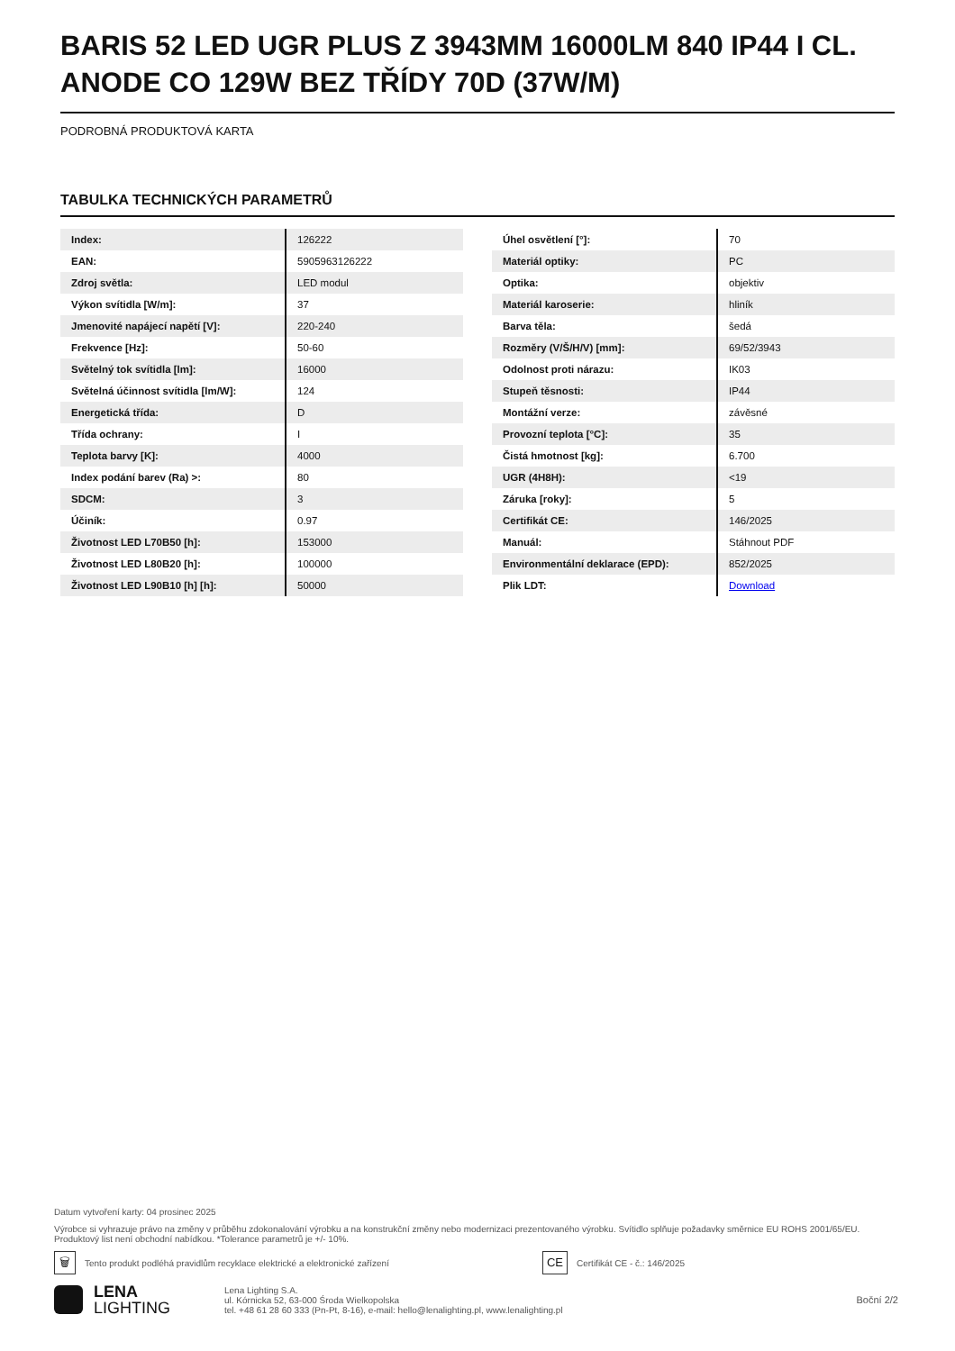BARIS 52 LED UGR PLUS Z 3943MM 16000LM 840 IP44 I CL. ANODE CO 129W BEZ TŘÍDY 70D (37W/M)
PODROBNÁ PRODUKTOVÁ KARTA
TABULKA TECHNICKÝCH PARAMETRŮ
| Index: | 126222 |
| EAN: | 5905963126222 |
| Zdroj světla: | LED modul |
| Výkon svítidla [W/m]: | 37 |
| Jmenovité napájecí napětí [V]: | 220-240 |
| Frekvence [Hz]: | 50-60 |
| Světelný tok svítidla [lm]: | 16000 |
| Světelná účinnost svítidla [lm/W]: | 124 |
| Energetická třída: | D |
| Třída ochrany: | I |
| Teplota barvy [K]: | 4000 |
| Index podání barev (Ra) >: | 80 |
| SDCM: | 3 |
| Účiník: | 0.97 |
| Životnost LED L70B50 [h]: | 153000 |
| Životnost LED L80B20 [h]: | 100000 |
| Životnost LED L90B10 [h] [h]: | 50000 |
| Úhel osvětlení [°]: | 70 |
| Materiál optiky: | PC |
| Optika: | objektiv |
| Materiál karoserie: | hliník |
| Barva těla: | šedá |
| Rozměry (V/Š/H/V) [mm]: | 69/52/3943 |
| Odolnost proti nárazu: | IK03 |
| Stupeň těsnosti: | IP44 |
| Montážní verze: | závěsné |
| Provozní teplota [°C]: | 35 |
| Čistá hmotnost [kg]: | 6.700 |
| UGR (4H8H): | <19 |
| Záruka [roky]: | 5 |
| Certifikát CE: | 146/2025 |
| Manuál: | Stáhnout PDF |
| Environmentální deklarace (EPD): | 852/2025 |
| Plik LDT: | Download |
Datum vytvoření karty: 04 prosinec 2025
Výrobce si vyhrazuje právo na změny v průběhu zdokonalování výrobku a na konstrukční změny nebo modernizaci prezentovaného výrobku. Svítidlo splňuje požadavky směrnice EU ROHS 2001/65/EU. Produktový list není obchodní nabídkou. *Tolerance parametrů je +/- 10%.
🗑
Tento produkt podléhá pravidlům recyklace elektrické a elektronické zařízení
CE
Certifikát CE - č.: 146/2025
LENA
LIGHTING
Lena Lighting S.A.
ul. Kórnicka 52, 63-000 Środa Wielkopolska
tel. +48 61 28 60 333 (Pn-Pt, 8-16), e-mail: hello@lenalighting.pl, www.lenalighting.pl
Boční 2/2